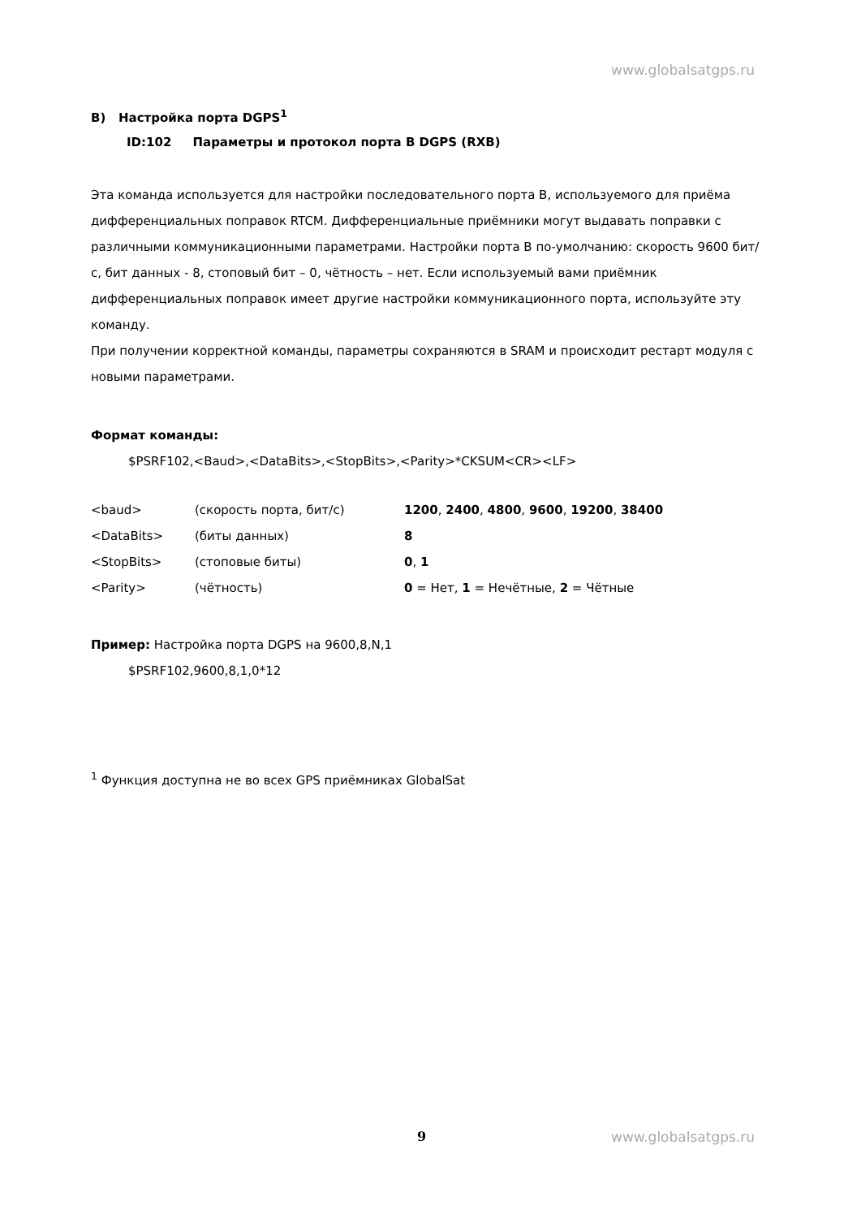www.globalsatgps.ru
B) Настройка порта DGPS<sup>1</sup>
ID:102 Параметры и протокол порта B DGPS (RXB)
Эта команда используется для настройки последовательного порта B, используемого для приёма дифференциальных поправок RTCM. Дифференциальные приёмники могут выдавать поправки с различными коммуникационными параметрами. Настройки порта B по-умолчанию: скорость 9600 бит/с, бит данных - 8, стоповый бит – 0, чётность – нет. Если используемый вами приёмник дифференциальных поправок имеет другие настройки коммуникационного порта, используйте эту команду.
При получении корректной команды, параметры сохраняются в SRAM и происходит рестарт модуля с новыми параметрами.
Формат команды:
$PSRF102,<Baud>,<DataBits>,<StopBits>,<Parity>*CKSUM<CR><LF>
| <baud> | (скорость порта, бит/с) | 1200 , 2400 , 4800 , 9600 , 19200 , 38400 |
| <DataBits> | (биты данных) | 8 |
| <StopBits> | (стоповые биты) | 0 , 1 |
| <Parity> | (чётность) | 0 = Нет, 1 = Нечётные, 2 = Чётные |
Пример: Настройка порта DGPS на 9600,8,N,1
$PSRF102,9600,8,1,0*12
<sup>1</sup> Функция доступна не во всех GPS приёмниках GlobalSat
9 www.globalsatgps.ru